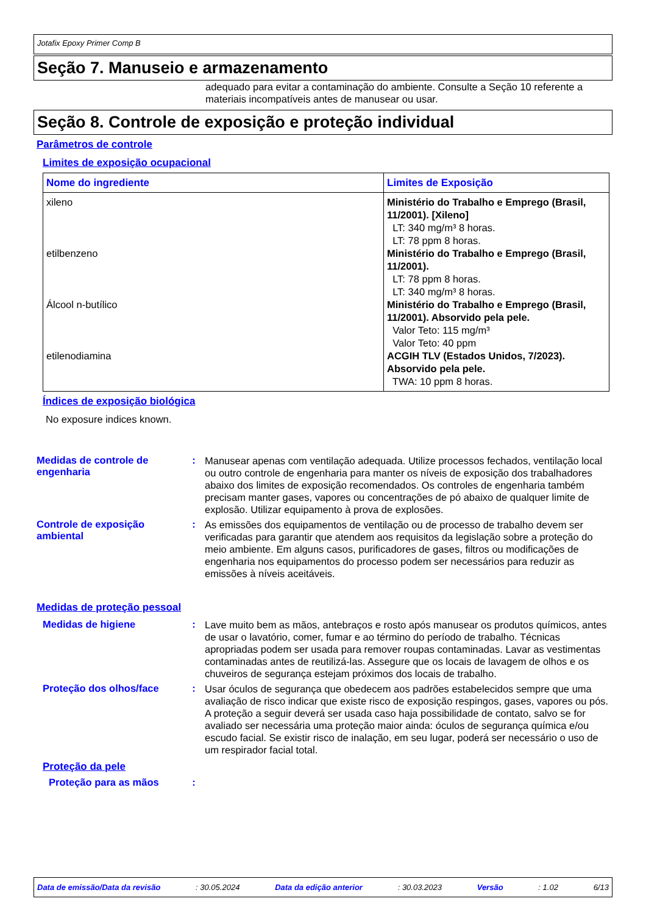Jotafix Epoxy Primer Comp B
Seção 7. Manuseio e armazenamento
adequado para evitar a contaminação do ambiente. Consulte a Seção 10 referente a materiais incompatíveis antes de manusear ou usar.
Seção 8. Controle de exposição e proteção individual
Parâmetros de controle
Limites de exposição ocupacional
| Nome do ingrediente | Limites de Exposição |
| --- | --- |
| xileno etilbenzeno Álcool n-butílico etilenodiamina | Ministério do Trabalho e Emprego (Brasil, 11/2001). [Xileno] LT: 340 mg/m³ 8 horas. LT: 78 ppm 8 horas. Ministério do Trabalho e Emprego (Brasil, 11/2001). LT: 78 ppm 8 horas. LT: 340 mg/m³ 8 horas. Ministério do Trabalho e Emprego (Brasil, 11/2001). Absorvido pela pele. Valor Teto: 115 mg/m³ Valor Teto: 40 ppm ACGIH TLV (Estados Unidos, 7/2023). Absorvido pela pele. TWA: 10 ppm 8 horas. |
Índices de exposição biológica
No exposure indices known.
Medidas de controle de engenharia
:
Manusear apenas com ventilação adequada. Utilize processos fechados, ventilação local ou outro controle de engenharia para manter os níveis de exposição dos trabalhadores abaixo dos limites de exposição recomendados. Os controles de engenharia também precisam manter gases, vapores ou concentrações de pó abaixo de qualquer limite de explosão. Utilizar equipamento à prova de explosões.
Controle de exposição ambiental
:
As emissões dos equipamentos de ventilação ou de processo de trabalho devem ser verificadas para garantir que atendem aos requisitos da legislação sobre a proteção do meio ambiente. Em alguns casos, purificadores de gases, filtros ou modificações de engenharia nos equipamentos do processo podem ser necessários para reduzir as emissões à níveis aceitáveis.
Medidas de proteção pessoal
Medidas de higiene :
Lave muito bem as mãos, antebraços e rosto após manusear os produtos químicos, antes de usar o lavatório, comer, fumar e ao término do período de trabalho. Técnicas apropriadas podem ser usada para remover roupas contaminadas. Lavar as vestimentas contaminadas antes de reutilizá-las. Assegure que os locais de lavagem de olhos e os chuveiros de segurança estejam próximos dos locais de trabalho.
Proteção dos olhos/face :
Usar óculos de segurança que obedecem aos padrões estabelecidos sempre que uma avaliação de risco indicar que existe risco de exposição respingos, gases, vapores ou pós. A proteção a seguir deverá ser usada caso haja possibilidade de contato, salvo se for avaliado ser necessária uma proteção maior ainda: óculos de segurança química e/ou escudo facial. Se existir risco de inalação, em seu lugar, poderá ser necessário o uso de um respirador facial total.
Proteção da pele
Proteção para as mãos :
Data de emissão/Data da revisão: 30.05.2024 Data da edição anterior: 30.03.2023 Versão: 1.02 6/13